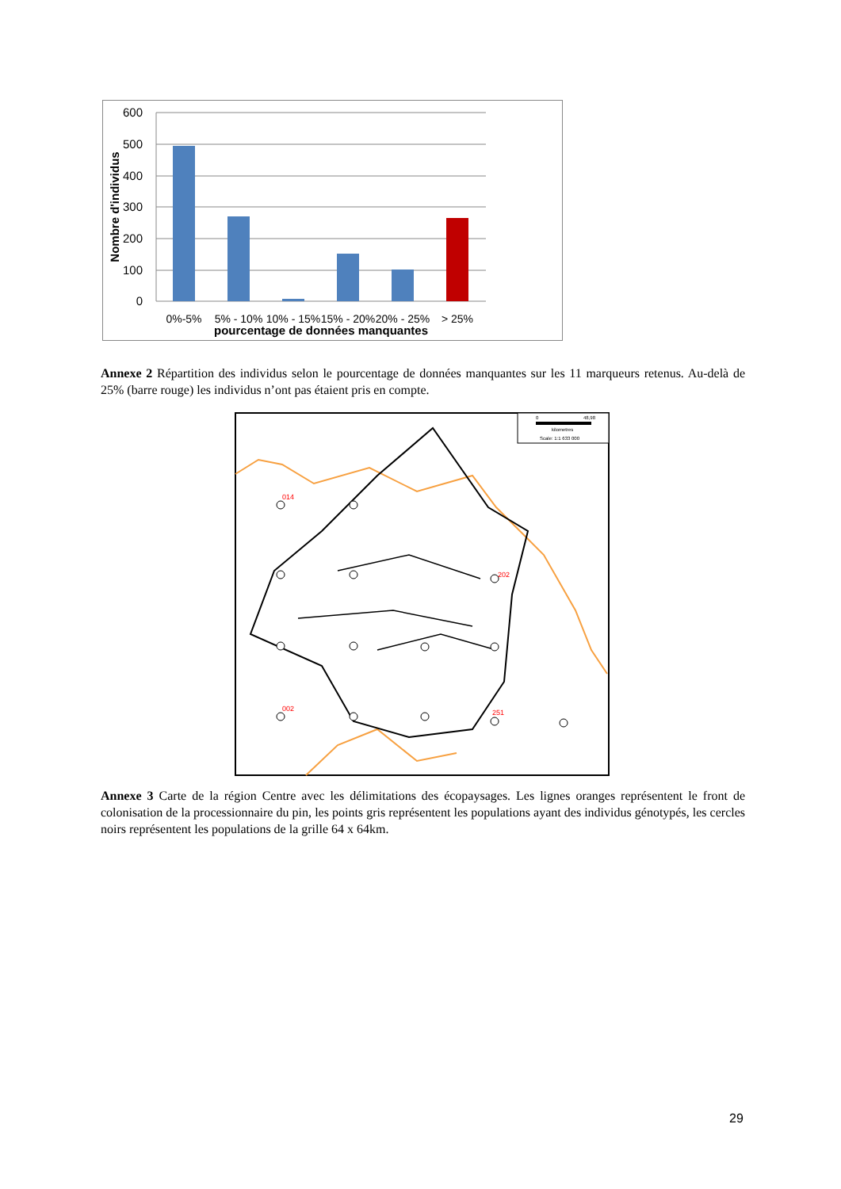600
500
400
300
200
100
0
Nombre d'individus
0%-5%
5% - 10%
10% - 15%
15% - 20%
20% - 25%
> 25%
pourcentage de données manquantes
Annexe 2 Répartition des individus selon le pourcentage de données manquantes sur les 11 marqueurs retenus. Au-delà de 25% (barre rouge) les individus n’ont pas étaient pris en compte.
0
48,98
kilometres
Scale: 1:1 633 000
014
202
002
251
Annexe 3 Carte de la région Centre avec les délimitations des écopaysages. Les lignes oranges représentent le front de colonisation de la processionnaire du pin, les points gris représentent les populations ayant des individus génotypés, les cercles noirs représentent les populations de la grille 64 x 64km.
29